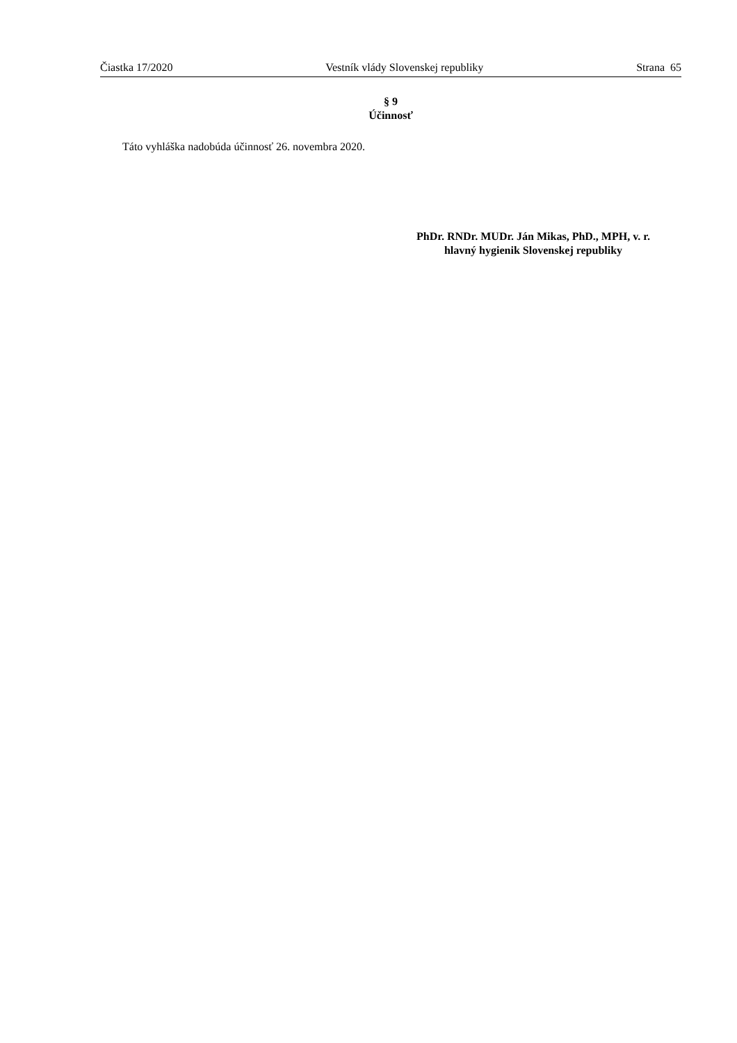Čiastka 17/2020 Vestník vlády Slovenskej republiky Strana 65
§ 9
Účinnosť
Táto vyhláška nadobúda účinnosť 26. novembra 2020.
PhDr. RNDr. MUDr. Ján Mikas, PhD., MPH, v. r.
hlavný hygienik Slovenskej republiky